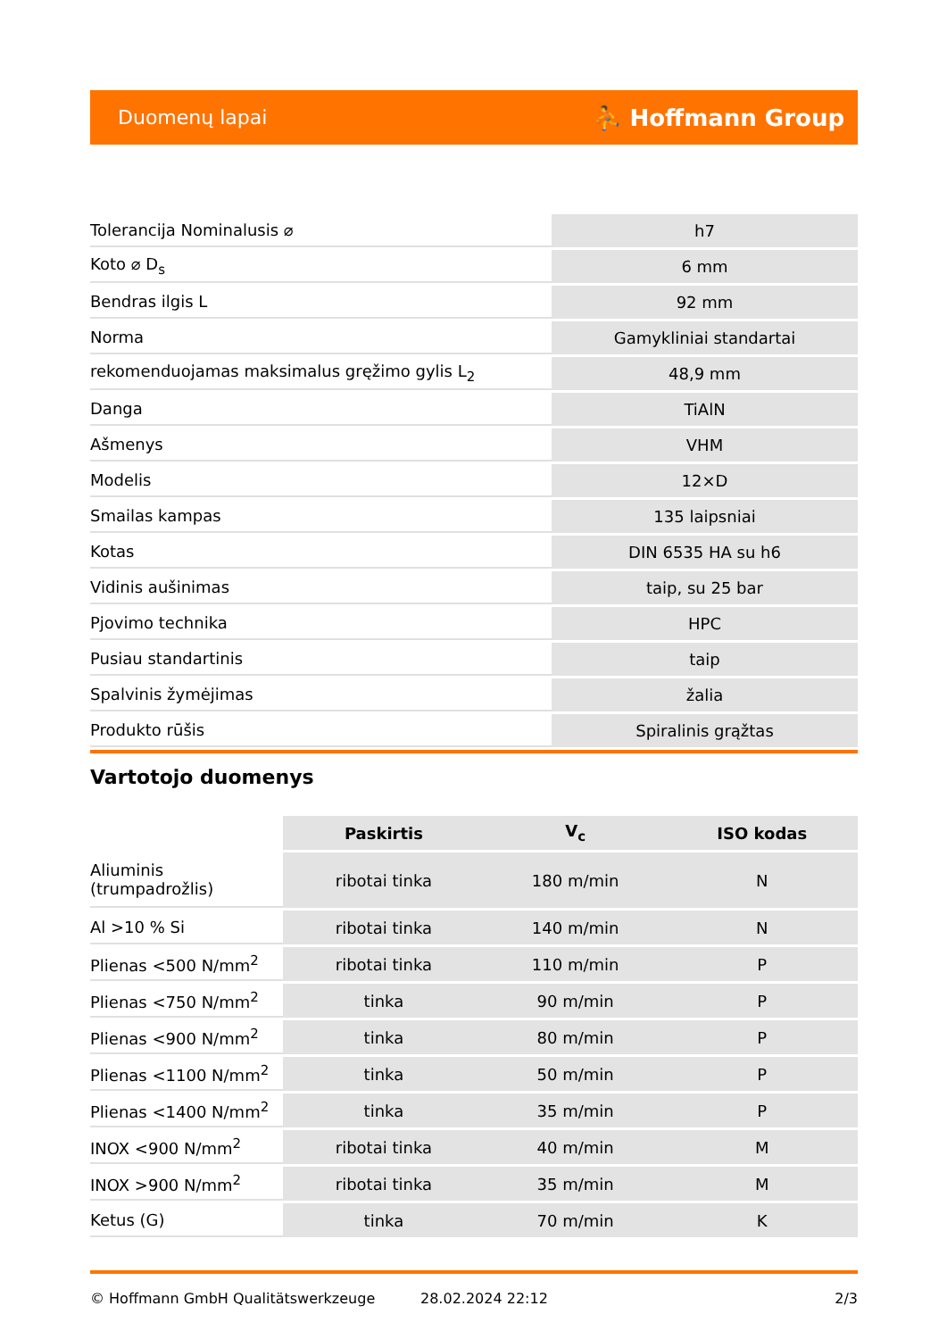Duomenų lapai ⛹ Hoffmann Group
| Tolerancija Nominalusis ⌀ | h7 |
| Koto ⌀ D<sub>s</sub> | 6 mm |
| Bendras ilgis L | 92 mm |
| Norma | Gamykliniai standartai |
| rekomenduojamas maksimalus gręžimo gylis L<sub>2</sub> | 48,9 mm |
| Danga | TiAlN |
| Ašmenys | VHM |
| Modelis | 12×D |
| Smailas kampas | 135 laipsniai |
| Kotas | DIN 6535 HA su h6 |
| Vidinis aušinimas | taip, su 25 bar |
| Pjovimo technika | HPC |
| Pusiau standartinis | taip |
| Spalvinis žymėjimas | žalia |
| Produkto rūšis | Spiralinis grąžtas |
Vartotojo duomenys
| | Paskirtis | V<sub>c</sub> | ISO kodas |
| --- | --- | --- | --- |
| Aliuminis (trumpadrožlis) | ribotai tinka | 180 m/min | N |
| Al >10 % Si | ribotai tinka | 140 m/min | N |
| Plienas <500 N/mm<sup>2</sup> | ribotai tinka | 110 m/min | P |
| Plienas <750 N/mm<sup>2</sup> | tinka | 90 m/min | P |
| Plienas <900 N/mm<sup>2</sup> | tinka | 80 m/min | P |
| Plienas <1100 N/mm<sup>2</sup> | tinka | 50 m/min | P |
| Plienas <1400 N/mm<sup>2</sup> | tinka | 35 m/min | P |
| INOX <900 N/mm<sup>2</sup> | ribotai tinka | 40 m/min | M |
| INOX >900 N/mm<sup>2</sup> | ribotai tinka | 35 m/min | M |
| Ketus (G) | tinka | 70 m/min | K |
© Hoffmann GmbH Qualitätswerkzeuge 28.02.2024 22:12 2/3